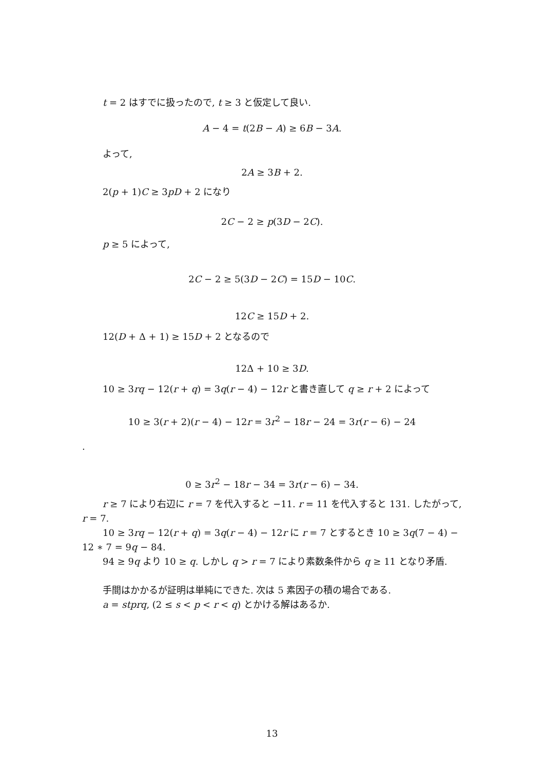t = 2 はすでに扱ったので, t ≥ 3 と仮定して良い.
A − 4 = t(2B − A) ≥ 6B − 3A.
よって,
2A ≥ 3B + 2.
2(p + 1)C ≥ 3pD + 2 になり
2C − 2 ≥ p(3D − 2C).
p ≥ 5 によって,
2C − 2 ≥ 5(3D − 2C) = 15D − 10C.
12C ≥ 15D + 2.
12(D + Δ + 1) ≥ 15D + 2 となるので
12Δ + 10 ≥ 3D.
10 ≥ 3rq − 12(r + q) = 3q(r − 4) − 12r と書き直して q ≥ r + 2 によって
10 ≥ 3(r + 2)(r − 4) − 12r = 3r<sup>2</sup> − 18r − 24 = 3r(r − 6) − 24
.
0 ≥ 3r<sup>2</sup> − 18r − 34 = 3r(r − 6) − 34.
r ≥ 7 により右辺に r = 7 を代入すると −11. r = 11 を代入すると 131. したがって, r = 7.
10 ≥ 3rq − 12(r + q) = 3q(r − 4) − 12r に r = 7 とするとき 10 ≥ 3q(7 − 4) − 12 ∗ 7 = 9q − 84.
94 ≥ 9q より 10 ≥ q. しかし q > r = 7 により素数条件から q ≥ 11 となり矛盾.
手間はかかるが証明は単純にできた. 次は 5 素因子の積の場合である.
a = stprq, (2 ≤ s < p < r < q) とかける解はあるか.
13